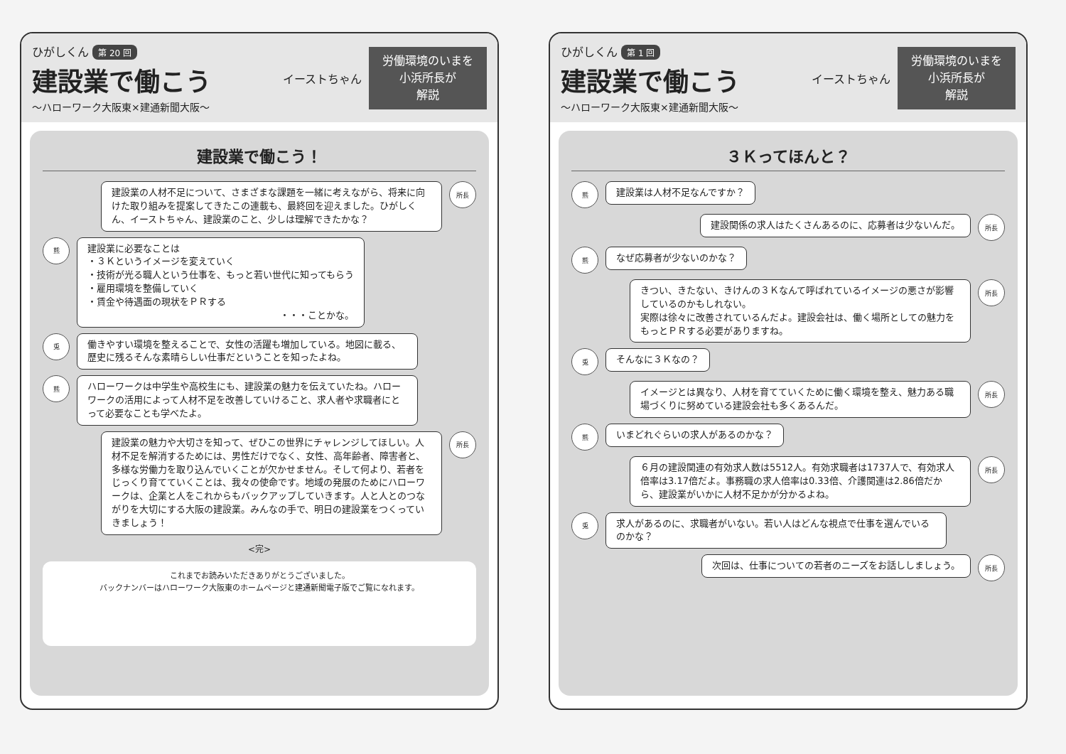ひがしくん 第 20 回
建設業で働こう
〜ハローワーク大阪東×建通新聞大阪〜
イーストちゃん
労働環境のいまを
小浜所長が
解説
建設業で働こう！
建設業の人材不足について、さまざまな課題を一緒に考えながら、将来に向けた取り組みを提案してきたこの連載も、最終回を迎えました。ひがしくん、イーストちゃん、建設業のこと、少しは理解できたかな？
所長
熊
建設業に必要なことは
・３Ｋというイメージを変えていく
・技術が光る職人という仕事を、もっと若い世代に知ってもらう
・雇用環境を整備していく
・賃金や待遇面の現状をＰＲする
・・・ことかな。
兎
働きやすい環境を整えることで、女性の活躍も増加している。地図に載る、歴史に残るそんな素晴らしい仕事だということを知ったよね。
熊
ハローワークは中学生や高校生にも、建設業の魅力を伝えていたね。ハローワークの活用によって人材不足を改善していけること、求人者や求職者にとって必要なことも学べたよ。
建設業の魅力や大切さを知って、ぜひこの世界にチャレンジしてほしい。人材不足を解消するためには、男性だけでなく、女性、高年齢者、障害者と、多様な労働力を取り込んでいくことが欠かせません。そして何より、若者をじっくり育てていくことは、我々の使命です。地域の発展のためにハローワークは、企業と人をこれからもバックアップしていきます。人と人とのつながりを大切にする大阪の建設業。みんなの手で、明日の建設業をつくっていきましょう！
所長
<完>
これまでお読みいただきありがとうございました。
バックナンバーはハローワーク大阪東のホームページと建通新聞電子版でご覧になれます。
ひがしくん 第 1 回
建設業で働こう
〜ハローワーク大阪東×建通新聞大阪〜
イーストちゃん
労働環境のいまを
小浜所長が
解説
３Ｋってほんと？
熊
建設業は人材不足なんですか？
建設関係の求人はたくさんあるのに、応募者は少ないんだ。
所長
熊
なぜ応募者が少ないのかな？
きつい、きたない、きけんの３Ｋなんて呼ばれているイメージの悪さが影響しているのかもしれない。
実際は徐々に改善されているんだよ。建設会社は、働く場所としての魅力をもっとＰＲする必要がありますね。
所長
兎
そんなに３Ｋなの？
イメージとは異なり、人材を育てていくために働く環境を整え、魅力ある職場づくりに努めている建設会社も多くあるんだ。
所長
熊
いまどれぐらいの求人があるのかな？
６月の建設関連の有効求人数は5512人。有効求職者は1737人で、有効求人倍率は3.17倍だよ。事務職の求人倍率は0.33倍、介護関連は2.86倍だから、建設業がいかに人材不足かが分かるよね。
所長
兎
求人があるのに、求職者がいない。若い人はどんな視点で仕事を選んでいるのかな？
次回は、仕事についての若者のニーズをお話ししましょう。
所長